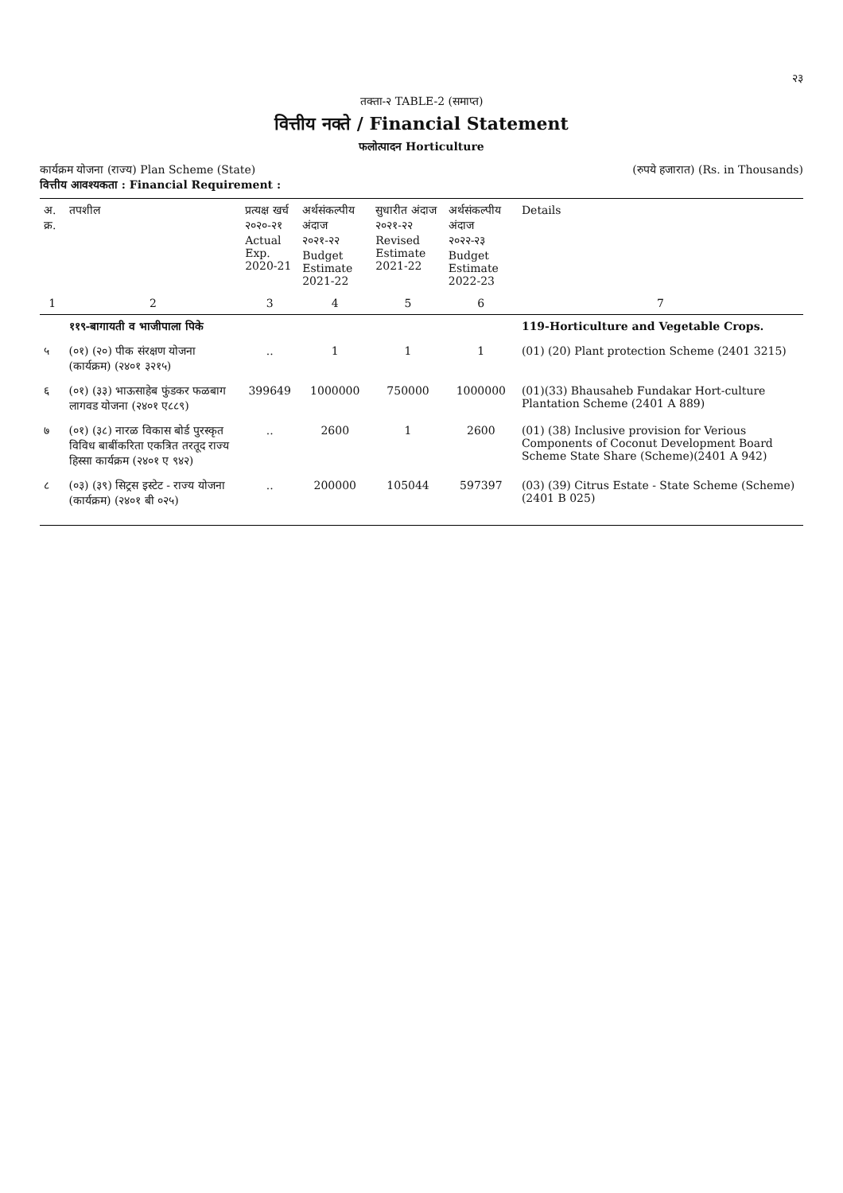२३
तक्ता-२ TABLE-2 (समाप्त)
वित्तीय नक्ते / Financial Statement
फलोत्पादन Horticulture
कार्यक्रम योजना (राज्य) Plan Scheme (State)
वित्तीय आवश्यकता : Financial Requirement :
(रुपये हजारात) (Rs. in Thousands)
| अ. क्र. | तपशील | प्रत्यक्ष खर्च २०२०-२१ Actual Exp. 2020-21 | अर्थसंकल्पीय अंदाज २०२१-२२ Budget Estimate 2021-22 | सुधारीत अंदाज २०२१-२२ Revised Estimate 2021-22 | अर्थसंकल्पीय अंदाज २०२२-२३ Budget Estimate 2022-23 | Details |
| --- | --- | --- | --- | --- | --- | --- |
| 1 | 2 | 3 | 4 | 5 | 6 | 7 |
| | ११९-बागायती व भाजीपाला पिके | | | | | 119-Horticulture and Vegetable Crops. |
| ५ | (०१) (२०) पीक संरक्षण योजना (कार्यक्रम) (२४०१ ३२१५) | .. | 1 | 1 | 1 | (01) (20) Plant protection Scheme (2401 3215) |
| ६ | (०१) (३३) भाऊसाहेब फुंडकर फळबाग लागवड योजना (२४०१ ए८८९) | 399649 | 1000000 | 750000 | 1000000 | (01)(33) Bhausaheb Fundakar Hort-culture Plantation Scheme (2401 A 889) |
| ७ | (०१) (३८) नारळ विकास बोर्ड पुरस्कृत विविध बाबींकरिता एकत्रित तरतूद राज्य हिस्सा कार्यक्रम (२४०१ ए ९४२) | .. | 2600 | 1 | 2600 | (01) (38) Inclusive provision for Verious Components of Coconut Development Board Scheme State Share (Scheme)(2401 A 942) |
| ८ | (०३) (३९) सिट्रस इस्टेट - राज्य योजना (कार्यक्रम) (२४०१ बी ०२५) | .. | 200000 | 105044 | 597397 | (03) (39) Citrus Estate - State Scheme (Scheme) (2401 B 025) |